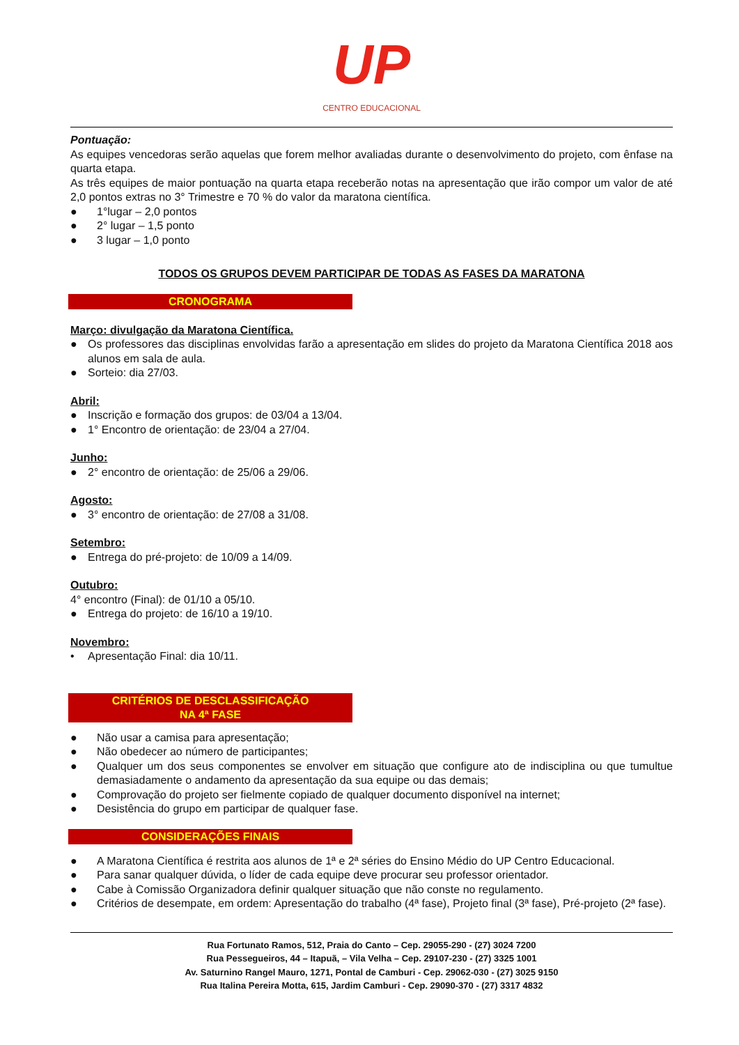UP
CENTRO EDUCACIONAL
Pontuação:
As equipes vencedoras serão aquelas que forem melhor avaliadas durante o desenvolvimento do projeto, com ênfase na quarta etapa.
As três equipes de maior pontuação na quarta etapa receberão notas na apresentação que irão compor um valor de até 2,0 pontos extras no 3° Trimestre e 70 % do valor da maratona científica.
● 1°lugar – 2,0 pontos
● 2° lugar – 1,5 ponto
● 3 lugar – 1,0 ponto
TODOS OS GRUPOS DEVEM PARTICIPAR DE TODAS AS FASES DA MARATONA
CRONOGRAMA
Março: divulgação da Maratona Científica.
● Os professores das disciplinas envolvidas farão a apresentação em slides do projeto da Maratona Científica 2018 aos alunos em sala de aula.
● Sorteio: dia 27/03.
Abril:
● Inscrição e formação dos grupos: de 03/04 a 13/04.
● 1° Encontro de orientação: de 23/04 a 27/04.
Junho:
● 2° encontro de orientação: de 25/06 a 29/06.
Agosto:
● 3° encontro de orientação: de 27/08 a 31/08.
Setembro:
● Entrega do pré-projeto: de 10/09 a 14/09.
Outubro:
4° encontro (Final): de 01/10 a 05/10.
● Entrega do projeto: de 16/10 a 19/10.
Novembro:
• Apresentação Final: dia 10/11.
CRITÉRIOS DE DESCLASSIFICAÇÃO
NA 4ª FASE
● Não usar a camisa para apresentação;
● Não obedecer ao número de participantes;
● Qualquer um dos seus componentes se envolver em situação que configure ato de indisciplina ou que tumultue demasiadamente o andamento da apresentação da sua equipe ou das demais;
● Comprovação do projeto ser fielmente copiado de qualquer documento disponível na internet;
● Desistência do grupo em participar de qualquer fase.
CONSIDERAÇÕES FINAIS
● A Maratona Científica é restrita aos alunos de 1ª e 2ª séries do Ensino Médio do UP Centro Educacional.
● Para sanar qualquer dúvida, o líder de cada equipe deve procurar seu professor orientador.
● Cabe à Comissão Organizadora definir qualquer situação que não conste no regulamento.
● Critérios de desempate, em ordem: Apresentação do trabalho (4ª fase), Projeto final (3ª fase), Pré-projeto (2ª fase).
Rua Fortunato Ramos, 512, Praia do Canto – Cep. 29055-290 - (27) 3024 7200
Rua Pessegueiros, 44 – Itapuã, – Vila Velha – Cep. 29107-230 - (27) 3325 1001
Av. Saturnino Rangel Mauro, 1271, Pontal de Camburi - Cep. 29062-030 - (27) 3025 9150
Rua Italina Pereira Motta, 615, Jardim Camburi - Cep. 29090-370 - (27) 3317 4832